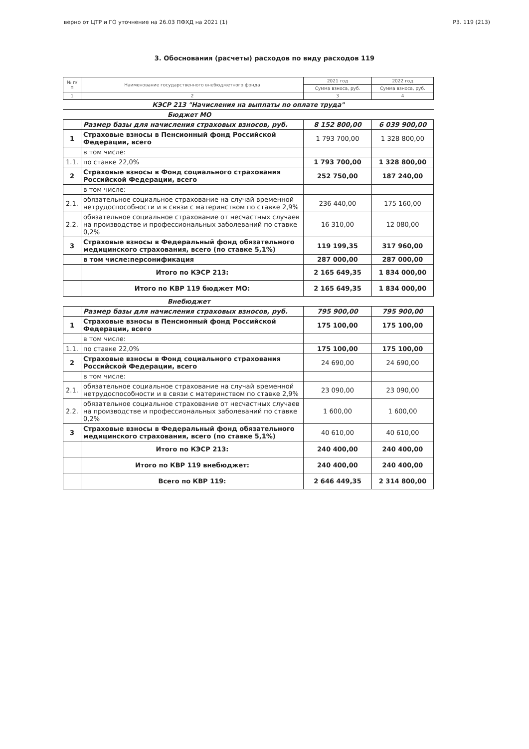верно от ЦТР и ГО уточнение на 26.03 ПФХД на 2021 (1) Р3. 119 (213)
3. Обоснования (расчеты) расходов по виду расходов 119
| № п/п | Наименование государственного внебюджетного фонда | 2021 год | 2022 год |
| --- | --- | --- | --- |
| | | Сумма взноса, руб. | Сумма взноса, руб. |
| 1 | 2 | 3 | 4 |
КЭСР 213 "Начисления на выплаты по оплате труда"
Бюджет МО
| | Размер базы для начисления страховых взносов, руб. | 8 152 800,00 | 6 039 900,00 |
| 1 | Страховые взносы в Пенсионный фонд Российской Федерации, всего | 1 793 700,00 | 1 328 800,00 |
| | в том числе: | | |
| 1.1. | по ставке 22,0% | 1 793 700,00 | 1 328 800,00 |
| 2 | Страховые взносы в Фонд социального страхования Российской Федерации, всего | 252 750,00 | 187 240,00 |
| | в том числе: | | |
| 2.1. | обязательное социальное страхование на случай временной нетрудоспособности и в связи с материнством по ставке 2,9% | 236 440,00 | 175 160,00 |
| 2.2. | обязательное социальное страхование от несчастных случаев на производстве и профессиональных заболеваний по ставке 0,2% | 16 310,00 | 12 080,00 |
| 3 | Страховые взносы в Федеральный фонд обязательного медицинского страхования, всего (по ставке 5,1%) | 119 199,35 | 317 960,00 |
| | в том числе:персонификация | 287 000,00 | 287 000,00 |
| | Итого по КЭСР 213: | 2 165 649,35 | 1 834 000,00 |
| | Итого по КВР 119 бюджет МО: | 2 165 649,35 | 1 834 000,00 |
Внебюджет
| | Размер базы для начисления страховых взносов, руб. | 795 900,00 | 795 900,00 |
| 1 | Страховые взносы в Пенсионный фонд Российской Федерации, всего | 175 100,00 | 175 100,00 |
| | в том числе: | | |
| 1.1. | по ставке 22,0% | 175 100,00 | 175 100,00 |
| 2 | Страховые взносы в Фонд социального страхования Российской Федерации, всего | 24 690,00 | 24 690,00 |
| | в том числе: | | |
| 2.1. | обязательное социальное страхование на случай временной нетрудоспособности и в связи с материнством по ставке 2,9% | 23 090,00 | 23 090,00 |
| 2.2. | обязательное социальное страхование от несчастных случаев на производстве и профессиональных заболеваний по ставке 0,2% | 1 600,00 | 1 600,00 |
| 3 | Страховые взносы в Федеральный фонд обязательного медицинского страхования, всего (по ставке 5,1%) | 40 610,00 | 40 610,00 |
| | Итого по КЭСР 213: | 240 400,00 | 240 400,00 |
| | Итого по КВР 119 внебюджет: | 240 400,00 | 240 400,00 |
| | Всего по КВР 119: | 2 646 449,35 | 2 314 800,00 |